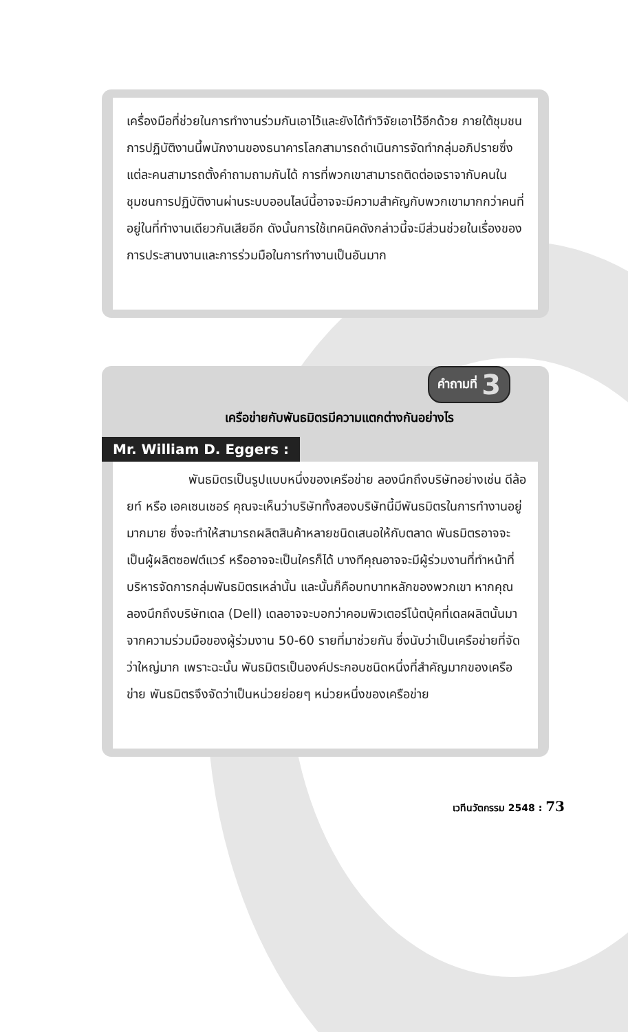เครื่องมือที่ช่วยในการทำงานร่วมกันเอาไว้และยังได้ทำวิจัยเอาไว้อีกด้วย ภายใต้ชุมชนการปฏิบัติงานนี้พนักงานของธนาคารโลกสามารถดำเนินการจัดทำกลุ่มอภิปรายซึ่งแต่ละคนสามารถตั้งคำถามถามกันได้ การที่พวกเขาสามารถติดต่อเจราจากับคนในชุมชนการปฏิบัติงานผ่านระบบออนไลน์นี้อาจจะมีความสำคัญกับพวกเขามากกว่าคนที่อยู่ในที่ทำงานเดียวกันเสียอีก ดังนั้นการใช้เทคนิคดังกล่าวนี้จะมีส่วนช่วยในเรื่องของการประสานงานและการร่วมมือในการทำงานเป็นอันมาก
คำถามที่ 3
เครือข่ายกับพันธมิตรมีความแตกต่างกันอย่างไร
Mr. William D. Eggers :
พันธมิตรเป็นรูปแบบหนึ่งของเครือข่าย ลองนึกถึงบริษัทอย่างเช่น ดีล้อยท์ หรือ เอคเซนเชอร์ คุณจะเห็นว่าบริษัททั้งสองบริษัทนี้มีพันธมิตรในการทำงานอยู่มากมาย ซึ่งจะทำให้สามารถผลิตสินค้าหลายชนิดเสนอให้กับตลาด พันธมิตรอาจจะเป็นผู้ผลิตซอฟต์แวร์ หรืออาจจะเป็นใครก็ได้ บางทีคุณอาจจะมีผู้ร่วมงานที่ทำหน้าที่บริหารจัดการกลุ่มพันธมิตรเหล่านั้น และนั้นก็คือบทบาทหลักของพวกเขา หากคุณลองนึกถึงบริษัทเดล (Dell) เดลอาจจะบอกว่าคอมพิวเตอร์โน้ตบุ้คที่เดลผลิตนั้นมาจากความร่วมมือของผู้ร่วมงาน 50-60 รายที่มาช่วยกัน ซึ่งนับว่าเป็นเครือข่ายที่จัดว่าใหญ่มาก เพราะฉะนั้น พันธมิตรเป็นองค์ประกอบชนิดหนึ่งที่สำคัญมากของเครือข่าย พันธมิตรจึงจัดว่าเป็นหน่วยย่อยๆ หน่วยหนึ่งของเครือข่าย
เวทีนวัตกรรม 2548 : 73